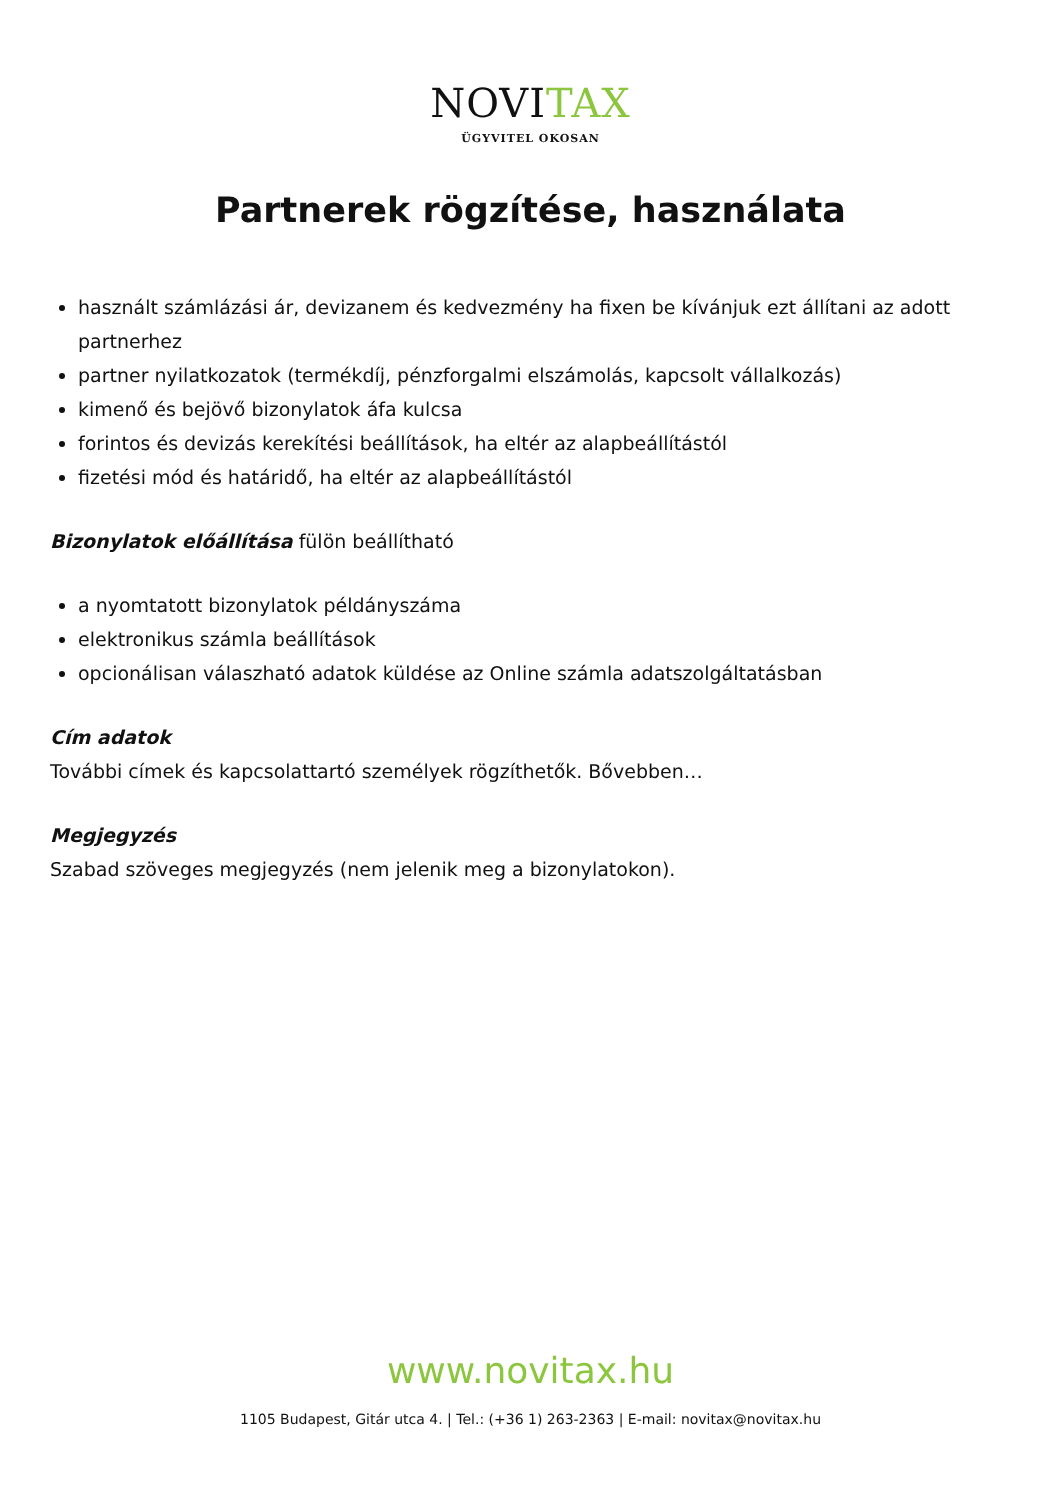NOVITAX
ÜGYVITEL OKOSAN
Partnerek rögzítése, használata
használt számlázási ár, devizanem és kedvezmény ha fixen be kívánjuk ezt állítani az adott partnerhez
partner nyilatkozatok (termékdíj, pénzforgalmi elszámolás, kapcsolt vállalkozás)
kimenő és bejövő bizonylatok áfa kulcsa
forintos és devizás kerekítési beállítások, ha eltér az alapbeállítástól
fizetési mód és határidő, ha eltér az alapbeállítástól
Bizonylatok előállítása fülön beállítható
a nyomtatott bizonylatok példányszáma
elektronikus számla beállítások
opcionálisan válaszható adatok küldése az Online számla adatszolgáltatásban
Cím adatok
További címek és kapcsolattartó személyek rögzíthetők. Bővebben…
Megjegyzés
Szabad szöveges megjegyzés (nem jelenik meg a bizonylatokon).
www.novitax.hu
1105 Budapest, Gitár utca 4. | Tel.: (+36 1) 263-2363 | E-mail: novitax@novitax.hu